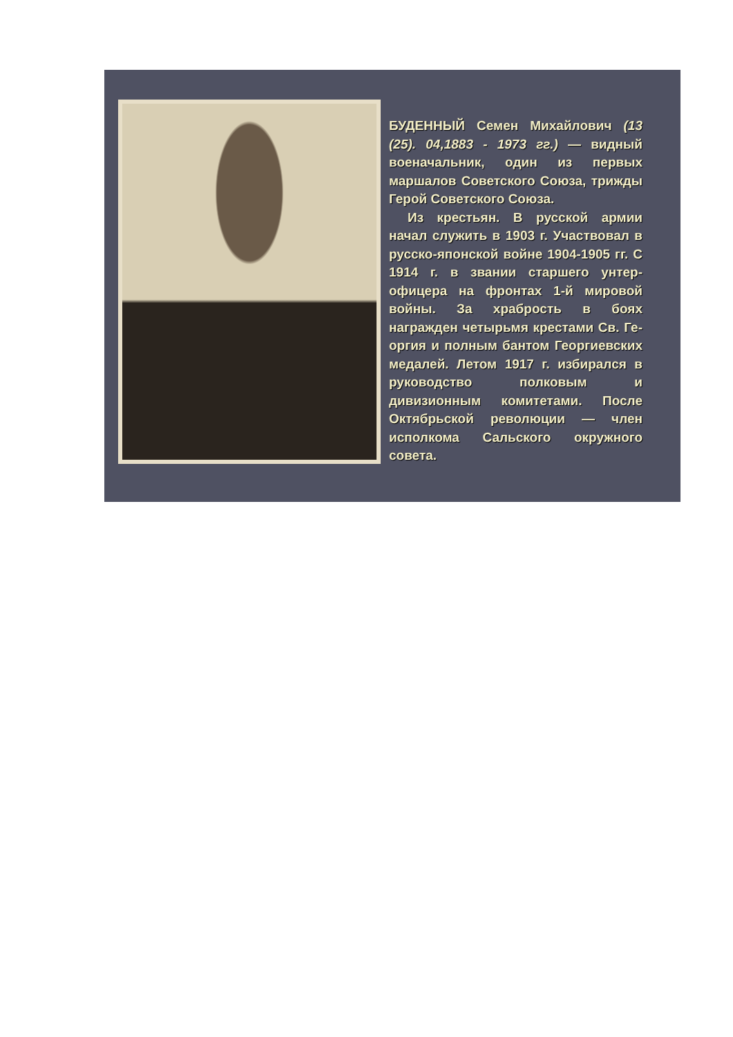БУДЕННЫЙ Семен Михайлович (13 (25). 04,1883 - 1973 гг.) — видный военачальник, один из первых маршалов Советского Союза, трижды Герой Советского Союза.
Из крестьян. В русской армии начал служить в 1903 г. Участвовал в русско-японской войне 1904-1905 гг. С 1914 г. в звании старшего унтер-офицера на фронтах 1-й мировой войны. За храбрость в боях награжден четырьмя крестами Св. Ге-оргия и полным бантом Георгиевских медалей. Летом 1917 г. избирался в руководство полковым и дивизионным комитетами. После Октябрьской революции — член исполкома Сальского окружного совета.